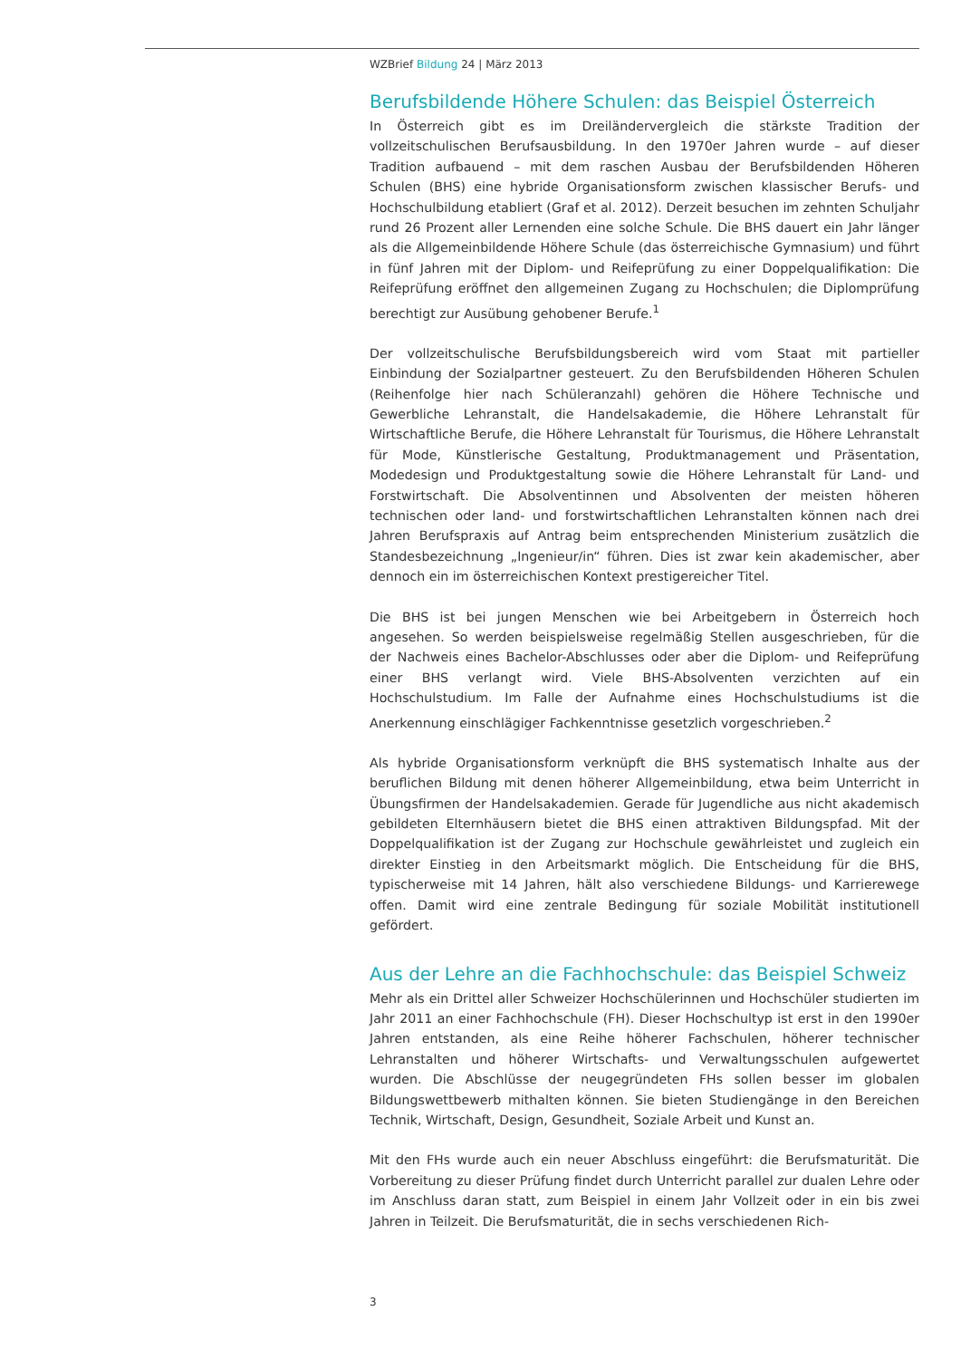WZBrief Bildung 24 | März 2013
Berufsbildende Höhere Schulen: das Beispiel Österreich
In Österreich gibt es im Dreiländervergleich die stärkste Tradition der vollzeitschulischen Berufsausbildung. In den 1970er Jahren wurde – auf dieser Tradition aufbauend – mit dem raschen Ausbau der Berufsbildenden Höheren Schulen (BHS) eine hybride Organisationsform zwischen klassischer Berufs- und Hochschulbildung etabliert (Graf et al. 2012). Derzeit besuchen im zehnten Schuljahr rund 26 Prozent aller Lernenden eine solche Schule. Die BHS dauert ein Jahr länger als die Allgemeinbildende Höhere Schule (das österreichische Gymnasium) und führt in fünf Jahren mit der Diplom- und Reifeprüfung zu einer Doppelqualifikation: Die Reifeprüfung eröffnet den allgemeinen Zugang zu Hochschulen; die Diplomprüfung berechtigt zur Ausübung gehobener Berufe.<sup>1</sup>
Der vollzeitschulische Berufsbildungsbereich wird vom Staat mit partieller Einbindung der Sozialpartner gesteuert. Zu den Berufsbildenden Höheren Schulen (Reihenfolge hier nach Schüleranzahl) gehören die Höhere Technische und Gewerbliche Lehranstalt, die Handelsakademie, die Höhere Lehranstalt für Wirtschaftliche Berufe, die Höhere Lehranstalt für Tourismus, die Höhere Lehranstalt für Mode, Künstlerische Gestaltung, Produktmanagement und Präsentation, Modedesign und Produktgestaltung sowie die Höhere Lehranstalt für Land- und Forstwirtschaft. Die Absolventinnen und Absolventen der meisten höheren technischen oder land- und forstwirtschaftlichen Lehranstalten können nach drei Jahren Berufspraxis auf Antrag beim entsprechenden Ministerium zusätzlich die Standesbezeichnung „Ingenieur/in“ führen. Dies ist zwar kein akademischer, aber dennoch ein im österreichischen Kontext prestigereicher Titel.
Die BHS ist bei jungen Menschen wie bei Arbeitgebern in Österreich hoch angesehen. So werden beispielsweise regelmäßig Stellen ausgeschrieben, für die der Nachweis eines Bachelor-Abschlusses oder aber die Diplom- und Reifeprüfung einer BHS verlangt wird. Viele BHS-Absolventen verzichten auf ein Hochschulstudium. Im Falle der Aufnahme eines Hochschulstudiums ist die Anerkennung einschlägiger Fachkenntnisse gesetzlich vorgeschrieben.<sup>2</sup>
Als hybride Organisationsform verknüpft die BHS systematisch Inhalte aus der beruflichen Bildung mit denen höherer Allgemeinbildung, etwa beim Unterricht in Übungsfirmen der Handelsakademien. Gerade für Jugendliche aus nicht akademisch gebildeten Elternhäusern bietet die BHS einen attraktiven Bildungspfad. Mit der Doppelqualifikation ist der Zugang zur Hochschule gewährleistet und zugleich ein direkter Einstieg in den Arbeitsmarkt möglich. Die Entscheidung für die BHS, typischerweise mit 14 Jahren, hält also verschiedene Bildungs- und Karrierewege offen. Damit wird eine zentrale Bedingung für soziale Mobilität institutionell gefördert.
Aus der Lehre an die Fachhochschule: das Beispiel Schweiz
Mehr als ein Drittel aller Schweizer Hochschülerinnen und Hochschüler studierten im Jahr 2011 an einer Fachhochschule (FH). Dieser Hochschultyp ist erst in den 1990er Jahren entstanden, als eine Reihe höherer Fachschulen, höherer technischer Lehranstalten und höherer Wirtschafts- und Verwaltungsschulen aufgewertet wurden. Die Abschlüsse der neugegründeten FHs sollen besser im globalen Bildungswettbewerb mithalten können. Sie bieten Studiengänge in den Bereichen Technik, Wirtschaft, Design, Gesundheit, Soziale Arbeit und Kunst an.
Mit den FHs wurde auch ein neuer Abschluss eingeführt: die Berufsmaturität. Die Vorbereitung zu dieser Prüfung findet durch Unterricht parallel zur dualen Lehre oder im Anschluss daran statt, zum Beispiel in einem Jahr Vollzeit oder in ein bis zwei Jahren in Teilzeit. Die Berufsmaturität, die in sechs verschiedenen Rich-
3